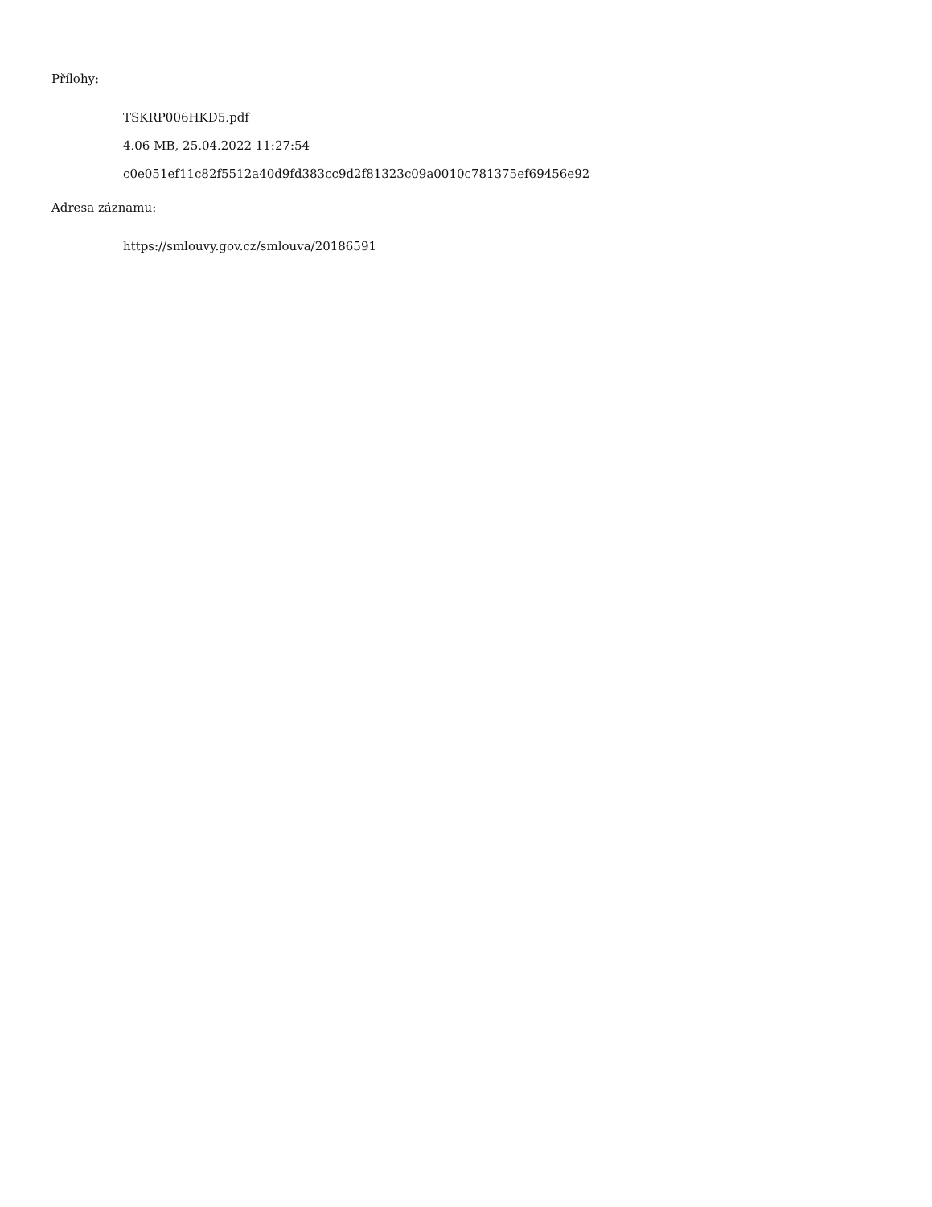Přílohy:
TSKRP006HKD5.pdf
4.06 MB, 25.04.2022 11:27:54
c0e051ef11c82f5512a40d9fd383cc9d2f81323c09a0010c781375ef69456e92
Adresa záznamu:
https://smlouvy.gov.cz/smlouva/20186591